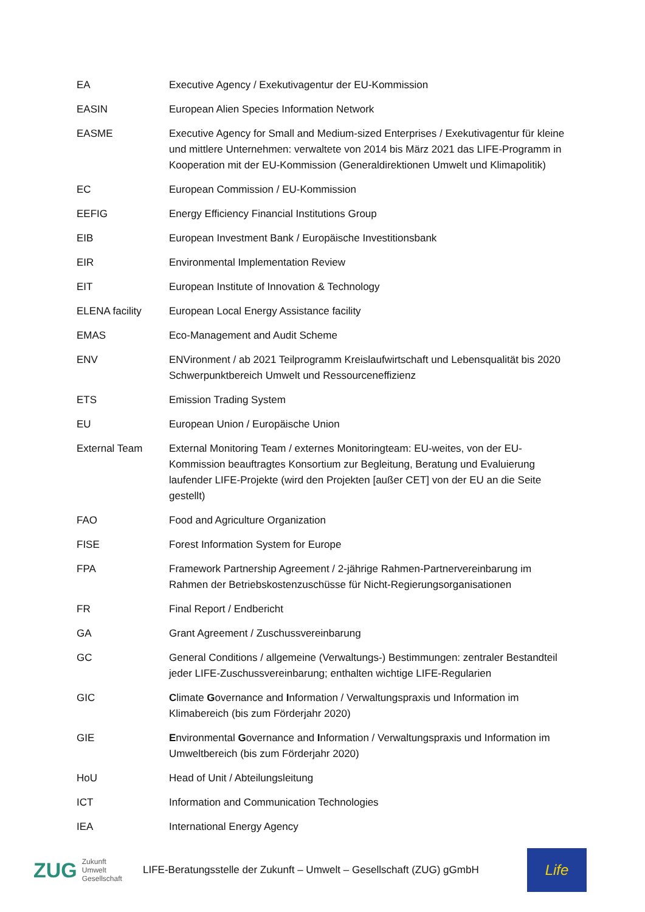| EA | Executive Agency / Exekutivagentur der EU-Kommission |
| EASIN | European Alien Species Information Network |
| EASME | Executive Agency for Small and Medium-sized Enterprises / Exekutivagentur für kleine und mittlere Unternehmen: verwaltete von 2014 bis März 2021 das LIFE-Programm in Kooperation mit der EU-Kommission (Generaldirektionen Umwelt und Klimapolitik) |
| EC | European Commission / EU-Kommission |
| EEFIG | Energy Efficiency Financial Institutions Group |
| EIB | European Investment Bank / Europäische Investitionsbank |
| EIR | Environmental Implementation Review |
| EIT | European Institute of Innovation & Technology |
| ELENA facility | European Local Energy Assistance facility |
| EMAS | Eco-Management and Audit Scheme |
| ENV | ENVironment / ab 2021 Teilprogramm Kreislaufwirtschaft und Lebensqualität bis 2020 Schwerpunktbereich Umwelt und Ressourceneffizienz |
| ETS | Emission Trading System |
| EU | European Union / Europäische Union |
| External Team | External Monitoring Team / externes Monitoringteam: EU-weites, von der EU-Kommission beauftragtes Konsortium zur Begleitung, Beratung und Evaluierung laufender LIFE-Projekte (wird den Projekten [außer CET] von der EU an die Seite gestellt) |
| FAO | Food and Agriculture Organization |
| FISE | Forest Information System for Europe |
| FPA | Framework Partnership Agreement / 2-jährige Rahmen-Partnervereinbarung im Rahmen der Betriebskostenzuschüsse für Nicht-Regierungsorganisationen |
| FR | Final Report / Endbericht |
| GA | Grant Agreement / Zuschussvereinbarung |
| GC | General Conditions / allgemeine (Verwaltungs-) Bestimmungen: zentraler Bestandteil jeder LIFE-Zuschussvereinbarung; enthalten wichtige LIFE-Regularien |
| GIC | C limate G overnance and I nformation / Verwaltungspraxis und Information im Klimabereich (bis zum Förderjahr 2020) |
| GIE | E nvironmental G overnance and I nformation / Verwaltungspraxis und Information im Umweltbereich (bis zum Förderjahr 2020) |
| HoU | Head of Unit / Abteilungsleitung |
| ICT | Information and Communication Technologies |
| IEA | International Energy Agency |
ZUG Zukunft
Umwelt
Gesellschaft
LIFE-Beratungsstelle der Zukunft – Umwelt – Gesellschaft (ZUG) gGmbH
Life